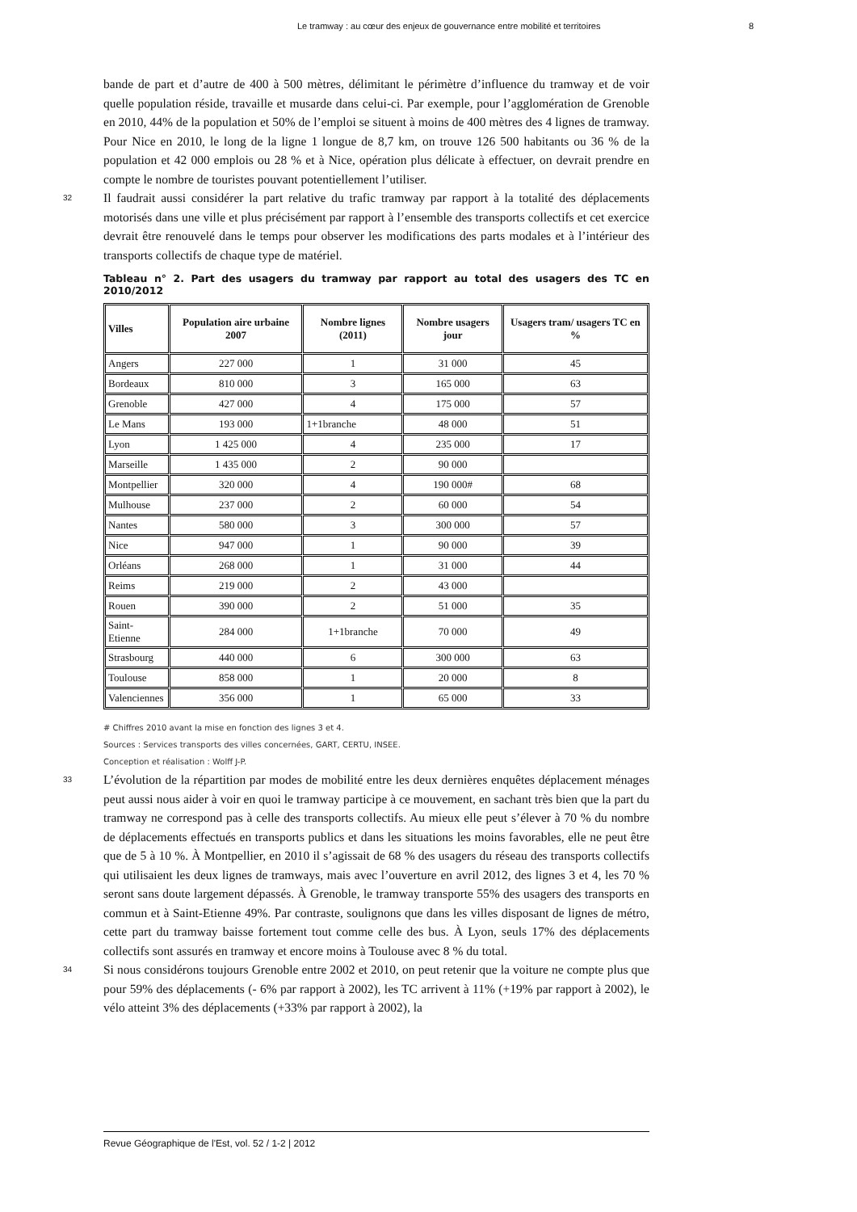Le tramway : au cœur des enjeux de gouvernance entre mobilité et territoires 8
bande de part et d’autre de 400 à 500 mètres, délimitant le périmètre d’influence du tramway et de voir quelle population réside, travaille et musarde dans celui-ci. Par exemple, pour l’agglomération de Grenoble en 2010, 44% de la population et 50% de l’emploi se situent à moins de 400 mètres des 4 lignes de tramway. Pour Nice en 2010, le long de la ligne 1 longue de 8,7 km, on trouve 126 500 habitants ou 36 % de la population et 42 000 emplois ou 28 % et à Nice, opération plus délicate à effectuer, on devrait prendre en compte le nombre de touristes pouvant potentiellement l’utiliser.
32 Il faudrait aussi considérer la part relative du trafic tramway par rapport à la totalité des déplacements motorisés dans une ville et plus précisément par rapport à l’ensemble des transports collectifs et cet exercice devrait être renouvelé dans le temps pour observer les modifications des parts modales et à l’intérieur des transports collectifs de chaque type de matériel.
Tableau n° 2. Part des usagers du tramway par rapport au total des usagers des TC en 2010/2012
| Villes | Population aire urbaine 2007 | Nombre lignes (2011) | Nombre usagers jour | Usagers tram/ usagers TC en % |
| --- | --- | --- | --- | --- |
| Angers | 227 000 | 1 | 31 000 | 45 |
| Bordeaux | 810 000 | 3 | 165 000 | 63 |
| Grenoble | 427 000 | 4 | 175 000 | 57 |
| Le Mans | 193 000 | 1+1branche | 48 000 | 51 |
| Lyon | 1 425 000 | 4 | 235 000 | 17 |
| Marseille | 1 435 000 | 2 | 90 000 | |
| Montpellier | 320 000 | 4 | 190 000# | 68 |
| Mulhouse | 237 000 | 2 | 60 000 | 54 |
| Nantes | 580 000 | 3 | 300 000 | 57 |
| Nice | 947 000 | 1 | 90 000 | 39 |
| Orléans | 268 000 | 1 | 31 000 | 44 |
| Reims | 219 000 | 2 | 43 000 | |
| Rouen | 390 000 | 2 | 51 000 | 35 |
| Saint-Etienne | 284 000 | 1+1branche | 70 000 | 49 |
| Strasbourg | 440 000 | 6 | 300 000 | 63 |
| Toulouse | 858 000 | 1 | 20 000 | 8 |
| Valenciennes | 356 000 | 1 | 65 000 | 33 |
# Chiffres 2010 avant la mise en fonction des lignes 3 et 4.
Sources : Services transports des villes concernées, GART, CERTU, INSEE.
Conception et réalisation : Wolff J-P.
33 L’évolution de la répartition par modes de mobilité entre les deux dernières enquêtes déplacement ménages peut aussi nous aider à voir en quoi le tramway participe à ce mouvement, en sachant très bien que la part du tramway ne correspond pas à celle des transports collectifs. Au mieux elle peut s’élever à 70 % du nombre de déplacements effectués en transports publics et dans les situations les moins favorables, elle ne peut être que de 5 à 10 %. À Montpellier, en 2010 il s’agissait de 68 % des usagers du réseau des transports collectifs qui utilisaient les deux lignes de tramways, mais avec l’ouverture en avril 2012, des lignes 3 et 4, les 70 % seront sans doute largement dépassés. À Grenoble, le tramway transporte 55% des usagers des transports en commun et à Saint-Etienne 49%. Par contraste, soulignons que dans les villes disposant de lignes de métro, cette part du tramway baisse fortement tout comme celle des bus. À Lyon, seuls 17% des déplacements collectifs sont assurés en tramway et encore moins à Toulouse avec 8 % du total.
34 Si nous considérons toujours Grenoble entre 2002 et 2010, on peut retenir que la voiture ne compte plus que pour 59% des déplacements (- 6% par rapport à 2002), les TC arrivent à 11% (+19% par rapport à 2002), le vélo atteint 3% des déplacements (+33% par rapport à 2002), la
Revue Géographique de l'Est, vol. 52 / 1-2 | 2012